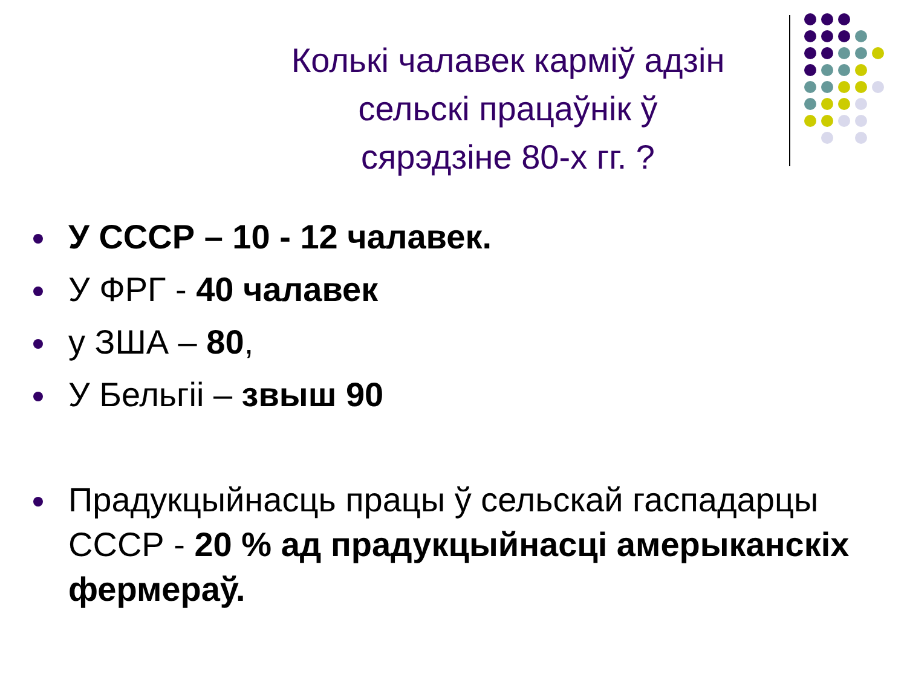Колькі чалавек карміў адзін
сельскі працаўнік ў
сярэдзіне 80-х гг. ?
У СССР – 10 - 12 чалавек.
У ФРГ - 40 чалавек
у ЗША – 80,
У Бельгіі – звыш 90
Прадукцыйнасць працы ў сельскай гаспадарцы СССР - 20 % ад прадукцыйнасці амерыканскіх фермераў.